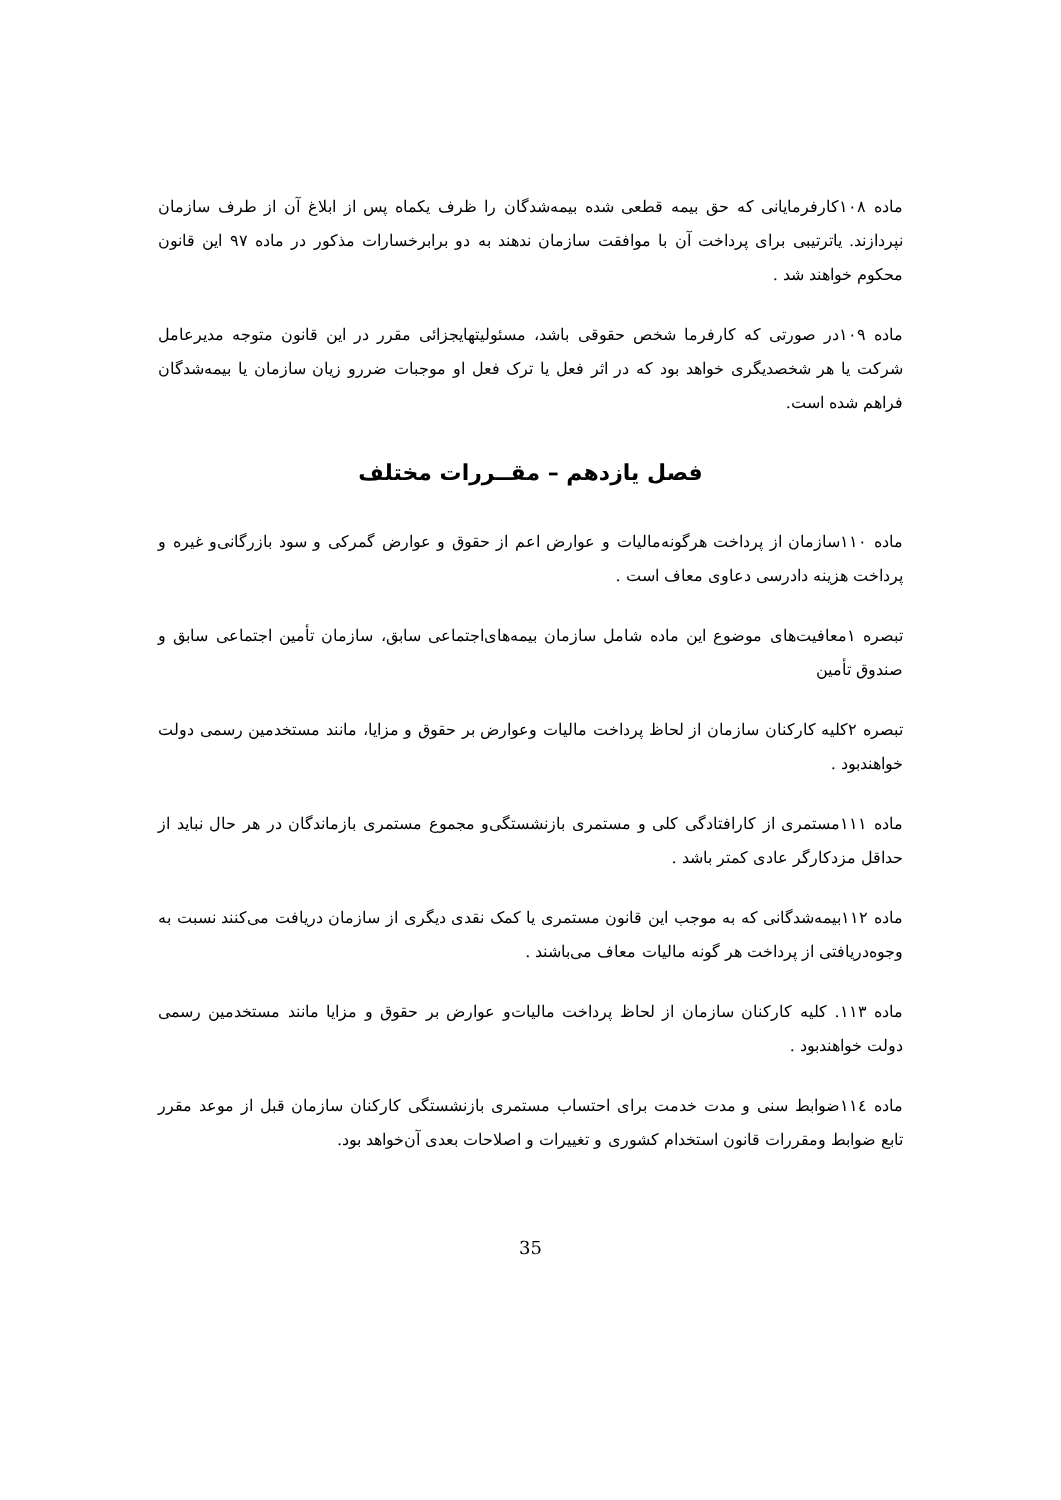ماده ۱۰۸کارفرمایانی که حق بیمه قطعی شده بیمه‌شدگان را ظرف یکماه پس از ابلاغ آن از طرف سازمان نپردازند. یاترتیبی برای پرداخت آن با موافقت سازمان ندهند به دو برابرخسارات مذکور در ماده ۹۷ این قانون محکوم خواهند شد .
ماده ۱۰۹در صورتی که کارفرما شخص حقوقی باشد، مسئولیتهایجزائی مقرر در این قانون متوجه مدیرعامل شرکت یا هر شخصدیگری خواهد بود که در اثر فعل یا ترک فعل او موجبات ضررو زیان سازمان یا بیمه‌شدگان فراهم شده است.
فصل یازدهم – مقــررات مختلف
ماده ۱۱۰سازمان از پرداخت هرگونه‌مالیات و عوارض اعم از حقوق و عوارض گمرکی و سود بازرگانی‌و غیره و پرداخت هزینه دادرسی دعاوی معاف است .
تبصره ۱معافیت‌های موضوع این ماده شامل سازمان بیمه‌های‌اجتماعی سابق، سازمان تأمین اجتماعی سابق و صندوق تأمین
تبصره ۲کلیه کارکنان سازمان از لحاظ پرداخت مالیات وعوارض بر حقوق و مزایا، مانند مستخدمین رسمی دولت خواهندبود .
ماده ۱۱۱مستمری از کارافتادگی کلی و مستمری بازنشستگی‌و مجموع مستمری بازماندگان در هر حال نباید از حداقل مزدکارگر عادی کمتر باشد .
ماده ۱۱۲بیمه‌شدگانی که به موجب این قانون مستمری یا کمک نقدی دیگری از سازمان دریافت می‌کنند نسبت به وجوه‌دریافتی از پرداخت هر گونه مالیات معاف می‌باشند .
ماده ۱۱۳. کلیه کارکنان سازمان از لحاظ پرداخت مالیات‌و عوارض بر حقوق و مزایا مانند مستخدمین رسمی دولت خواهندبود .
ماده ۱۱٤ضوابط سنی و مدت خدمت برای احتساب مستمری بازنشستگی کارکنان سازمان قبل از موعد مقرر تابع ضوابط ومقررات قانون استخدام کشوری و تغییرات و اصلاحات بعدی آن‌خواهد بود.
35